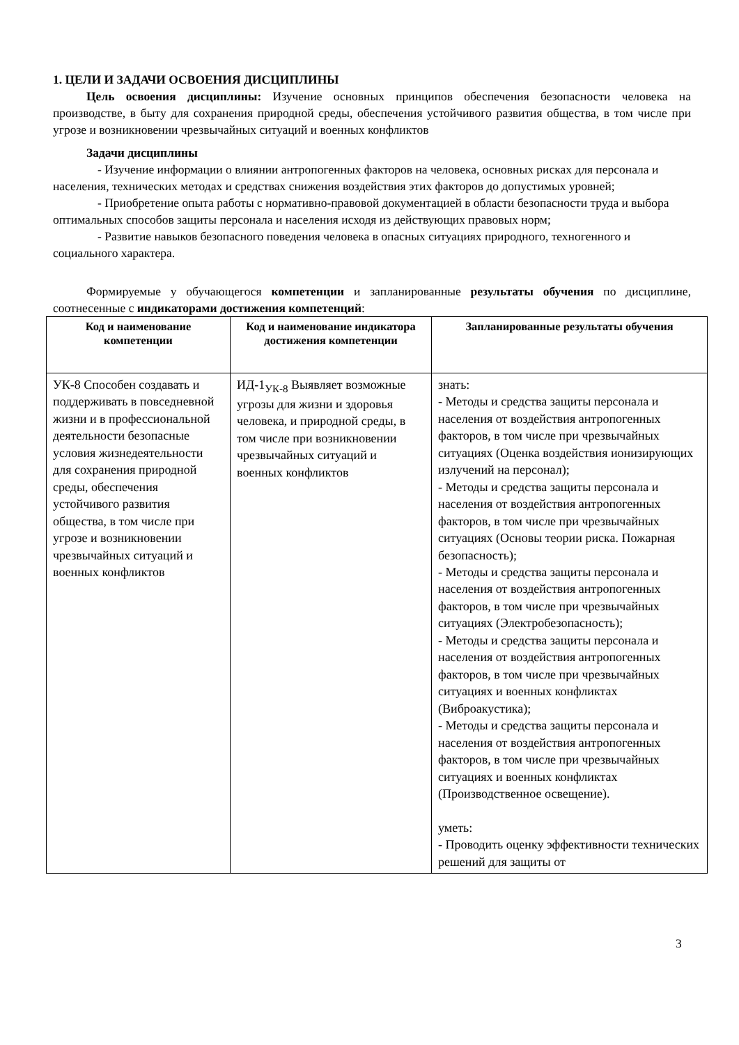1. ЦЕЛИ И ЗАДАЧИ ОСВОЕНИЯ ДИСЦИПЛИНЫ
Цель освоения дисциплины: Изучение основных принципов обеспечения безопасности человека на производстве, в быту для сохранения природной среды, обеспечения устойчивого развития общества, в том числе при угрозе и возникновении чрезвычайных ситуаций и военных конфликтов
Задачи дисциплины
- Изучение информации о влиянии антропогенных факторов на человека, основных рисках для персонала и населения, технических методах и средствах снижения воздействия этих факторов до допустимых уровней;
- Приобретение опыта работы с нормативно-правовой документацией в области безопасности труда и выбора оптимальных способов защиты персонала и населения исходя из действующих правовых норм;
- Развитие навыков безопасного поведения человека в опасных ситуациях природного, техногенного и социального характера.
Формируемые у обучающегося компетенции и запланированные результаты обучения по дисциплине, соотнесенные с индикаторами достижения компетенций:
| Код и наименование компетенции | Код и наименование индикатора достижения компетенции | Запланированные результаты обучения |
| --- | --- | --- |
| УК-8 Способен создавать и поддерживать в повседневной жизни и в профессиональной деятельности безопасные условия жизнедеятельности для сохранения природной среды, обеспечения устойчивого развития общества, в том числе при угрозе и возникновении чрезвычайных ситуаций и военных конфликтов | ИД-1<sub>УК-8</sub> Выявляет возможные угрозы для жизни и здоровья человека, и природной среды, в том числе при возникновении чрезвычайных ситуаций и военных конфликтов | знать: - Методы и средства защиты персонала и населения от воздействия антропогенных факторов, в том числе при чрезвычайных ситуациях (Оценка воздействия ионизирующих излучений на персонал); - Методы и средства защиты персонала и населения от воздействия антропогенных факторов, в том числе при чрезвычайных ситуациях (Основы теории риска. Пожарная безопасность); - Методы и средства защиты персонала и населения от воздействия антропогенных факторов, в том числе при чрезвычайных ситуациях (Электробезопасность); - Методы и средства защиты персонала и населения от воздействия антропогенных факторов, в том числе при чрезвычайных ситуациях и военных конфликтах (Виброакустика); - Методы и средства защиты персонала и населения от воздействия антропогенных факторов, в том числе при чрезвычайных ситуациях и военных конфликтах (Производственное освещение). уметь: - Проводить оценку эффективности технических решений для защиты от |
3